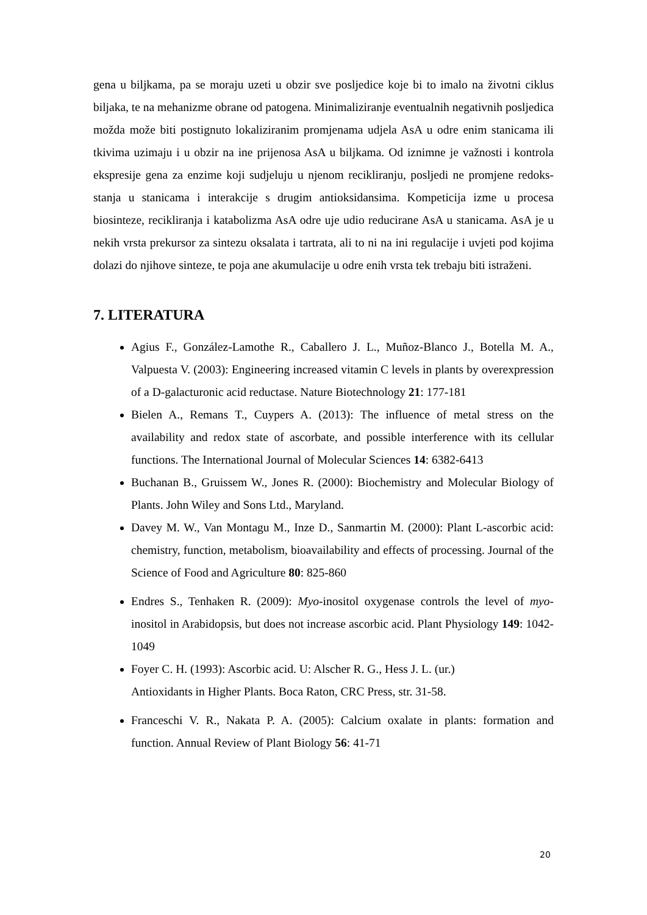gena u biljkama, pa se moraju uzeti u obzir sve posljedice koje bi to imalo na životni ciklus biljaka, te na mehanizme obrane od patogena. Minimaliziranje eventualnih negativnih posljedica možda može biti postignuto lokaliziranim promjenama udjela AsA u odre enim stanicama ili tkivima uzimaju i u obzir na ine prijenosa AsA u biljkama. Od iznimne je važnosti i kontrola ekspresije gena za enzime koji sudjeluju u njenom recikliranju, posljedi ne promjene redoks-stanja u stanicama i interakcije s drugim antioksidansima. Kompeticija izme u procesa biosinteze, recikliranja i katabolizma AsA odre uje udio reducirane AsA u stanicama. AsA je u nekih vrsta prekursor za sintezu oksalata i tartrata, ali to ni na ini regulacije i uvjeti pod kojima dolazi do njihove sinteze, te poja ane akumulacije u odre enih vrsta tek trebaju biti istraženi.
7. LITERATURA
Agius F., González-Lamothe R., Caballero J. L., Muñoz-Blanco J., Botella M. A., Valpuesta V. (2003): Engineering increased vitamin C levels in plants by overexpression of a D-galacturonic acid reductase. Nature Biotechnology 21: 177-181
Bielen A., Remans T., Cuypers A. (2013): The influence of metal stress on the availability and redox state of ascorbate, and possible interference with its cellular functions. The International Journal of Molecular Sciences 14: 6382-6413
Buchanan B., Gruissem W., Jones R. (2000): Biochemistry and Molecular Biology of Plants. John Wiley and Sons Ltd., Maryland.
Davey M. W., Van Montagu M., Inze D., Sanmartin M. (2000): Plant L-ascorbic acid: chemistry, function, metabolism, bioavailability and effects of processing. Journal of the Science of Food and Agriculture 80: 825-860
Endres S., Tenhaken R. (2009): Myo-inositol oxygenase controls the level of myo-inositol in Arabidopsis, but does not increase ascorbic acid. Plant Physiology 149: 1042-1049
Foyer C. H. (1993): Ascorbic acid. U: Alscher R. G., Hess J. L. (ur.)
Antioxidants in Higher Plants. Boca Raton, CRC Press, str. 31-58.
Franceschi V. R., Nakata P. A. (2005): Calcium oxalate in plants: formation and function. Annual Review of Plant Biology 56: 41-71
20